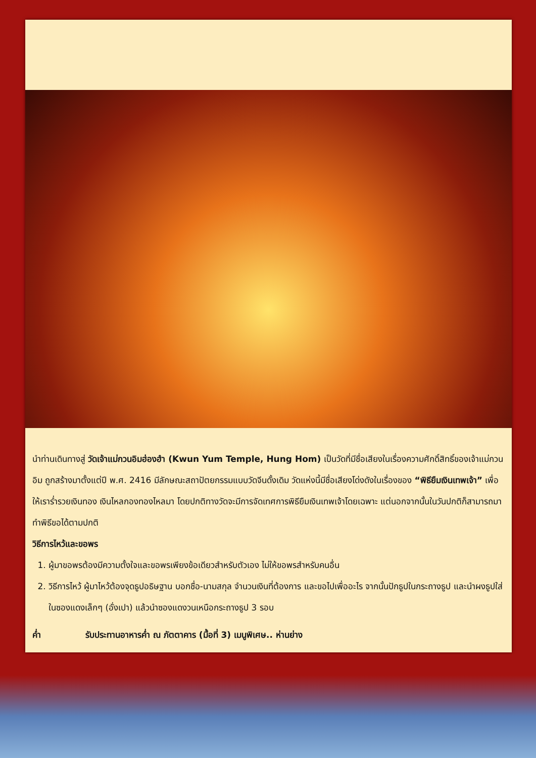นำท่านเดินทางสู่ วัดเจ้าแม่กวนอิมฮ่องฮำ (Kwun Yum Temple, Hung Hom) เป็นวัดที่มีชื่อเสียงในเรื่องความศักดิ์สิทธิ์ของเจ้าแม่กวนอิม ถูกสร้างมาตั้งแต่ปี พ.ศ. 2416 มีลักษณะสถาปัตยกรรมแบบวัดจีนดั้งเดิม วัดแห่งนี้มีชื่อเสียงโด่งดังในเรื่องของ “พิธียืมเงินเทพเจ้า” เพื่อให้เราร่ำรวยเงินทอง เงินไหลกองทองไหลมา โดยปกติทางวัดจะมีการจัดเทศการพิธียืมเงินเทพเจ้าโดยเฉพาะ แต่นอกจากนั้นในวันปกติก็สามารถมาทำพิธีขอได้ตามปกติ
วิธีการไหว้และขอพร
1. ผู้มาขอพรต้องมีความตั้งใจและขอพรเพียงข้อเดียวสำหรับตัวเอง ไม่ให้ขอพรสำหรับคนอื่น
2. วิธีการไหว้ ผู้มาไหว้ต้องจุดธูปอธิษฐาน บอกชื่อ-นามสกุล จำนวนเงินที่ต้องการ และขอไปเพื่ออะไร จากนั้นปักธูปในกระถางธูป และนำผงธูปใส่ในซองแดงเล็กๆ (อั่งเปา) แล้วนำซองแดงวนเหนือกระถางธูป 3 รอบ
ค่ำ รับประทานอาหารค่ำ ณ ภัตตาคาร (มื้อที่ 3) เมนูพิเศษ.. ห่านย่าง